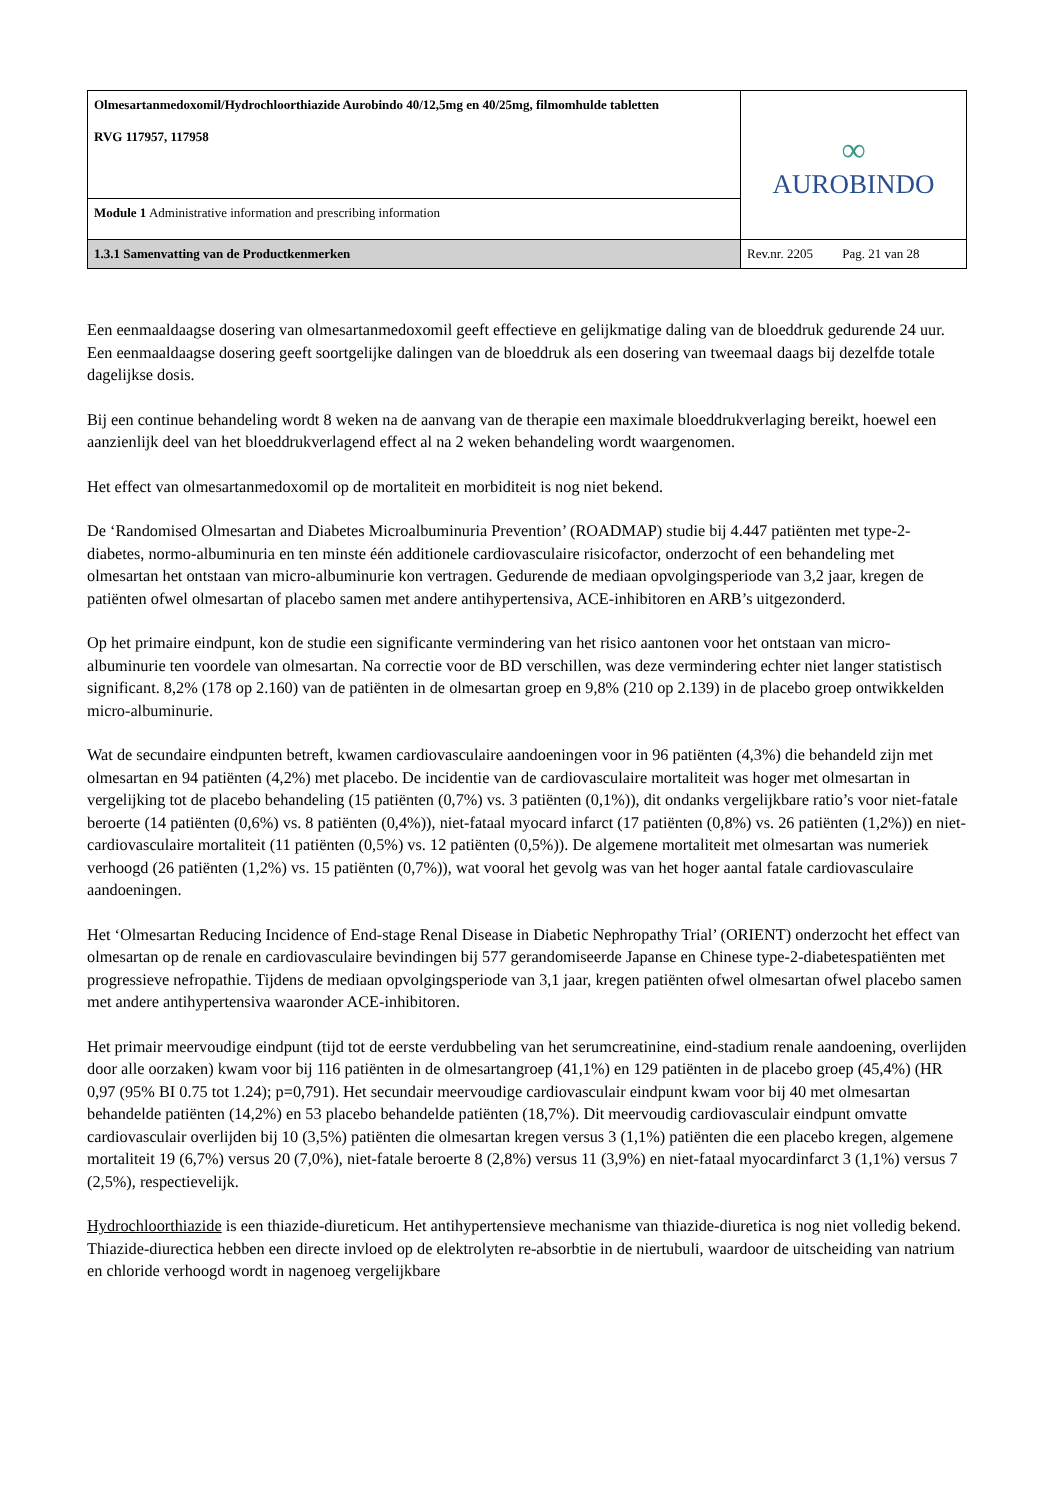| Olmesartanmedoxomil/Hydrochloorthiazide Aurobindo 40/12,5mg en 40/25mg, filmomhulde tabletten RVG 117957, 117958 | ∞ AUROBINDO |
| Module 1 Administrative information and prescribing information | |
| 1.3.1 Samenvatting van de Productkenmerken | Rev.nr. 2205 Pag. 21 van 28 |
Een eenmaaldaagse dosering van olmesartanmedoxomil geeft effectieve en gelijkmatige daling van de bloeddruk gedurende 24 uur. Een eenmaaldaagse dosering geeft soortgelijke dalingen van de bloeddruk als een dosering van tweemaal daags bij dezelfde totale dagelijkse dosis.
Bij een continue behandeling wordt 8 weken na de aanvang van de therapie een maximale bloeddrukverlaging bereikt, hoewel een aanzienlijk deel van het bloeddrukverlagend effect al na 2 weken behandeling wordt waargenomen.
Het effect van olmesartanmedoxomil op de mortaliteit en morbiditeit is nog niet bekend.
De ‘Randomised Olmesartan and Diabetes Microalbuminuria Prevention’ (ROADMAP) studie bij 4.447 patiënten met type-2-diabetes, normo-albuminuria en ten minste één additionele cardiovasculaire risicofactor, onderzocht of een behandeling met olmesartan het ontstaan van micro-albuminurie kon vertragen. Gedurende de mediaan opvolgingsperiode van 3,2 jaar, kregen de patiënten ofwel olmesartan of placebo samen met andere antihypertensiva, ACE-inhibitoren en ARB’s uitgezonderd.
Op het primaire eindpunt, kon de studie een significante vermindering van het risico aantonen voor het ontstaan van micro-albuminurie ten voordele van olmesartan. Na correctie voor de BD verschillen, was deze vermindering echter niet langer statistisch significant. 8,2% (178 op 2.160) van de patiënten in de olmesartan groep en 9,8% (210 op 2.139) in de placebo groep ontwikkelden micro-albuminurie.
Wat de secundaire eindpunten betreft, kwamen cardiovasculaire aandoeningen voor in 96 patiënten (4,3%) die behandeld zijn met olmesartan en 94 patiënten (4,2%) met placebo. De incidentie van de cardiovasculaire mortaliteit was hoger met olmesartan in vergelijking tot de placebo behandeling (15 patiënten (0,7%) vs. 3 patiënten (0,1%)), dit ondanks vergelijkbare ratio’s voor niet-fatale beroerte (14 patiënten (0,6%) vs. 8 patiënten (0,4%)), niet-fataal myocard infarct (17 patiënten (0,8%) vs. 26 patiënten (1,2%)) en niet-cardiovasculaire mortaliteit (11 patiënten (0,5%) vs. 12 patiënten (0,5%)). De algemene mortaliteit met olmesartan was numeriek verhoogd (26 patiënten (1,2%) vs. 15 patiënten (0,7%)), wat vooral het gevolg was van het hoger aantal fatale cardiovasculaire aandoeningen.
Het ‘Olmesartan Reducing Incidence of End-stage Renal Disease in Diabetic Nephropathy Trial’ (ORIENT) onderzocht het effect van olmesartan op de renale en cardiovasculaire bevindingen bij 577 gerandomiseerde Japanse en Chinese type-2-diabetespatiënten met progressieve nefropathie. Tijdens de mediaan opvolgingsperiode van 3,1 jaar, kregen patiënten ofwel olmesartan ofwel placebo samen met andere antihypertensiva waaronder ACE-inhibitoren.
Het primair meervoudige eindpunt (tijd tot de eerste verdubbeling van het serumcreatinine, eind-stadium renale aandoening, overlijden door alle oorzaken) kwam voor bij 116 patiënten in de olmesartangroep (41,1%) en 129 patiënten in de placebo groep (45,4%) (HR 0,97 (95% BI 0.75 tot 1.24); p=0,791). Het secundair meervoudige cardiovasculair eindpunt kwam voor bij 40 met olmesartan behandelde patiënten (14,2%) en 53 placebo behandelde patiënten (18,7%). Dit meervoudig cardiovasculair eindpunt omvatte cardiovasculair overlijden bij 10 (3,5%) patiënten die olmesartan kregen versus 3 (1,1%) patiënten die een placebo kregen, algemene mortaliteit 19 (6,7%) versus 20 (7,0%), niet-fatale beroerte 8 (2,8%) versus 11 (3,9%) en niet-fataal myocardinfarct 3 (1,1%) versus 7 (2,5%), respectievelijk.
Hydrochloorthiazide is een thiazide-diureticum. Het antihypertensieve mechanisme van thiazide-diuretica is nog niet volledig bekend. Thiazide-diurectica hebben een directe invloed op de elektrolyten re-absorbtie in de niertubuli, waardoor de uitscheiding van natrium en chloride verhoogd wordt in nagenoeg vergelijkbare